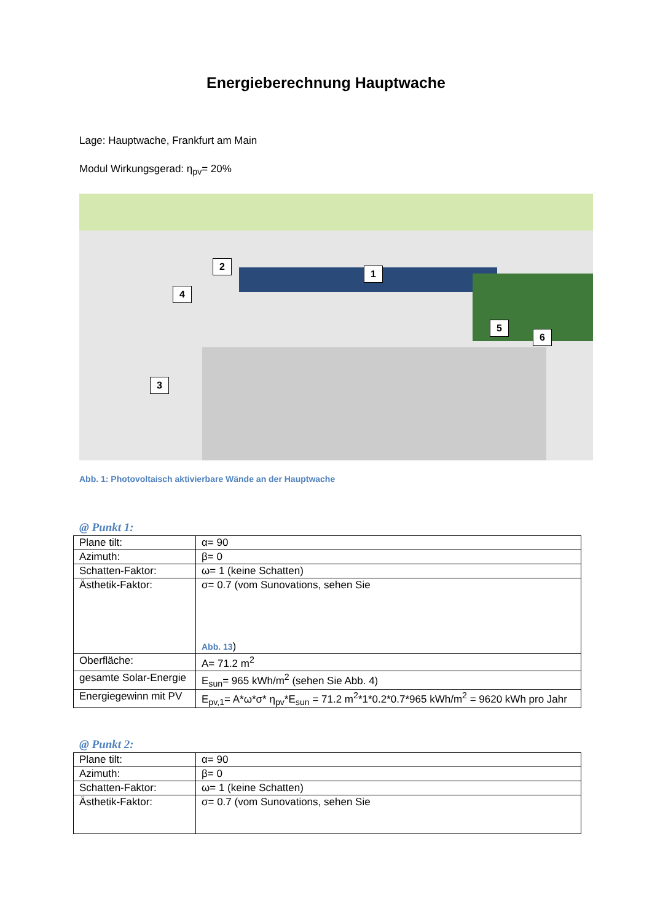Energieberechnung Hauptwache
Lage: Hauptwache, Frankfurt am Main
Modul Wirkungsgerad: η<sub>pv</sub>= 20%
1
2
3
4
5
6
Abb. 1: Photovoltaisch aktivierbare Wände an der Hauptwache
@ Punkt 1:
| Plane tilt: | α= 90 |
| Azimuth: | β= 0 |
| Schatten-Faktor: | ω= 1 (keine Schatten) |
| Ästhetik-Faktor: | σ= 0.7 (vom Sunovations, sehen Sie Abb. 13 ) |
| Oberfläche: | A= 71.2 m<sup>2</sup> |
| gesamte Solar-Energie | E<sub>sun</sub>= 965 kWh/m<sup>2</sup> (sehen Sie Abb. 4) |
| Energiegewinn mit PV | E<sub>pv,1</sub>= A*ω*σ* η<sub>pv</sub>*E<sub>sun</sub> = 71.2 m<sup>2</sup>*1*0.2*0.7*965 kWh/m<sup>2</sup> = 9620 kWh pro Jahr |
@ Punkt 2:
| Plane tilt: | α= 90 |
| Azimuth: | β= 0 |
| Schatten-Faktor: | ω= 1 (keine Schatten) |
| Ästhetik-Faktor: | σ= 0.7 (vom Sunovations, sehen Sie |